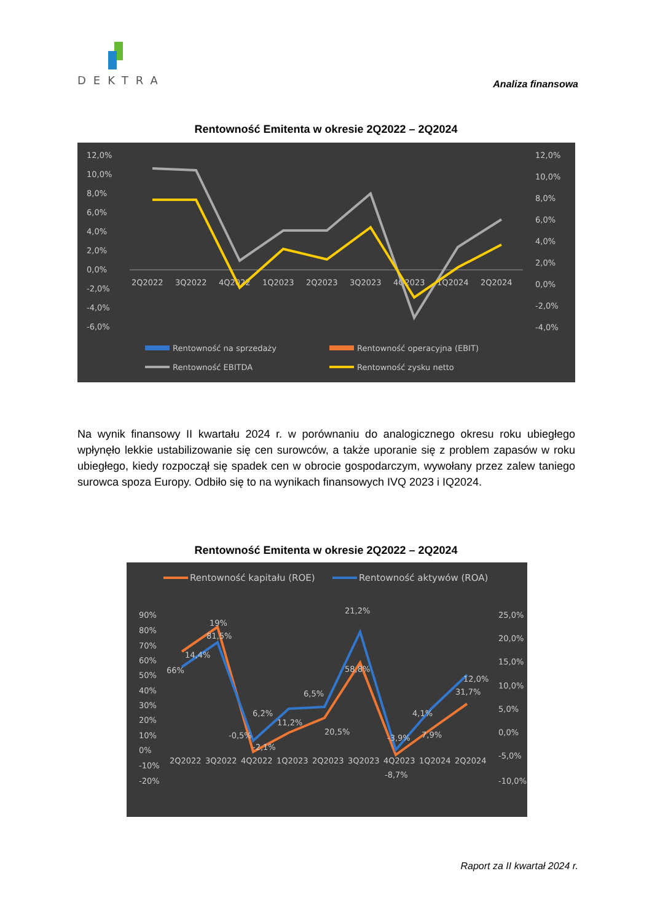DEKTRA
Analiza finansowa
Rentowność Emitenta w okresie 2Q2022 – 2Q2024
12,0%
10,0%
8,0%
6,0%
4,0%
2,0%
0,0%
-2,0%
-4,0%
-6,0%
12,0%
10,0%
8,0%
6,0%
4,0%
2,0%
0,0%
-2,0%
-4,0%
2Q2022
3Q2022
4Q2022
1Q2023
2Q2023
3Q2023
4Q2023
1Q2024
2Q2024
Rentowność na sprzedaży
Rentowność operacyjna (EBIT)
Rentowność EBITDA
Rentowność zysku netto
Na wynik finansowy II kwartału 2024 r. w porównaniu do analogicznego okresu roku ubiegłego wpłynęło lekkie ustabilizowanie się cen surowców, a także uporanie się z problem zapasów w roku ubiegłego, kiedy rozpoczął się spadek cen w obrocie gospodarczym, wywołany przez zalew taniego surowca spoza Europy. Odbiło się to na wynikach finansowych IVQ 2023 i IQ2024.
Rentowność Emitenta w okresie 2Q2022 – 2Q2024
Rentowność kapitału (ROE)
Rentowność aktywów (ROA)
90%
80%
70%
60%
50%
40%
30%
20%
10%
0%
-10%
-20%
25,0%
20,0%
15,0%
10,0%
5,0%
0,0%
-5,0%
-10,0%
2Q2022
3Q2022
4Q2022
1Q2023
2Q2023
3Q2023
4Q2023
1Q2024
2Q2024
14,4%
66%
19%
81,5%
-0,5%
-2,1%
6,2%
11,2%
6,5%
20,5%
21,2%
58,8%
-3,9%
-8,7%
4,1%
7,9%
12,0%
31,7%
Raport za II kwartał 2024 r.